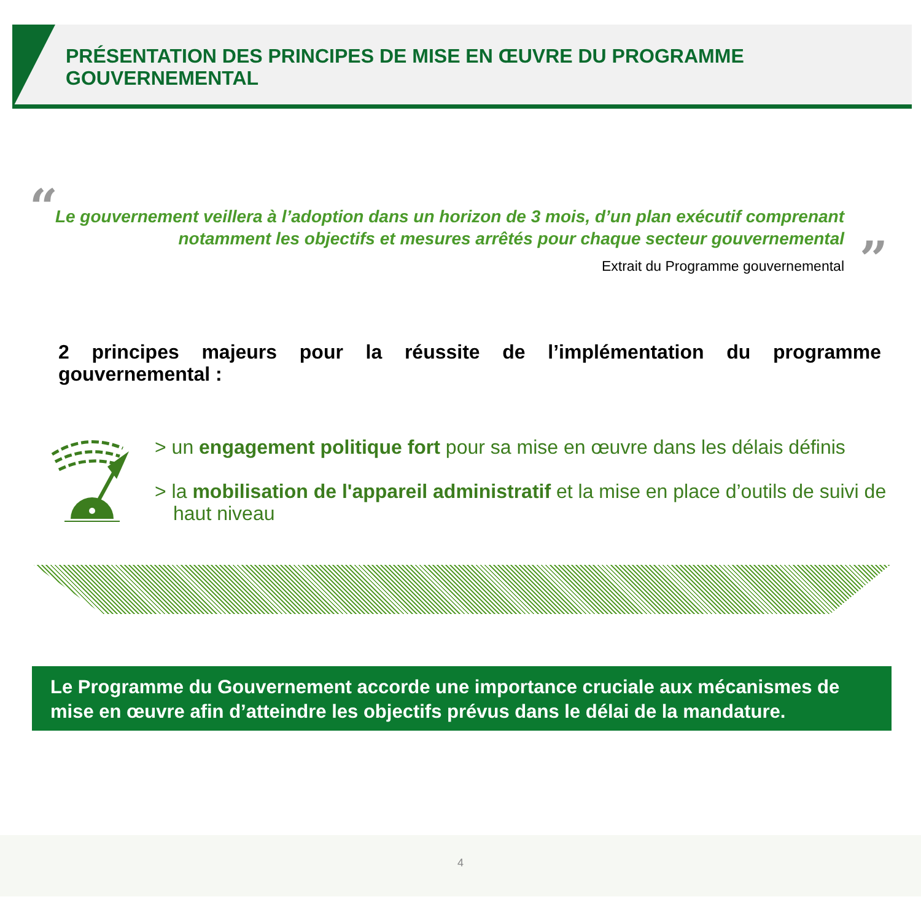PRÉSENTATION DES PRINCIPES DE MISE EN ŒUVRE DU PROGRAMME GOUVERNEMENTAL
“
”
Le gouvernement veillera à l’adoption dans un horizon de 3 mois, d’un plan exécutif comprenant notamment les objectifs et mesures arrêtés pour chaque secteur gouvernemental
Extrait du Programme gouvernemental
2 principes majeurs pour la réussite de l’implémentation du programme gouvernemental :
> un engagement politique fort pour sa mise en œuvre dans les délais définis
> la mobilisation de l'appareil administratif et la mise en place d’outils de suivi de haut niveau
Le Programme du Gouvernement accorde une importance cruciale aux mécanismes de mise en œuvre afin d’atteindre les objectifs prévus dans le délai de la mandature.
4